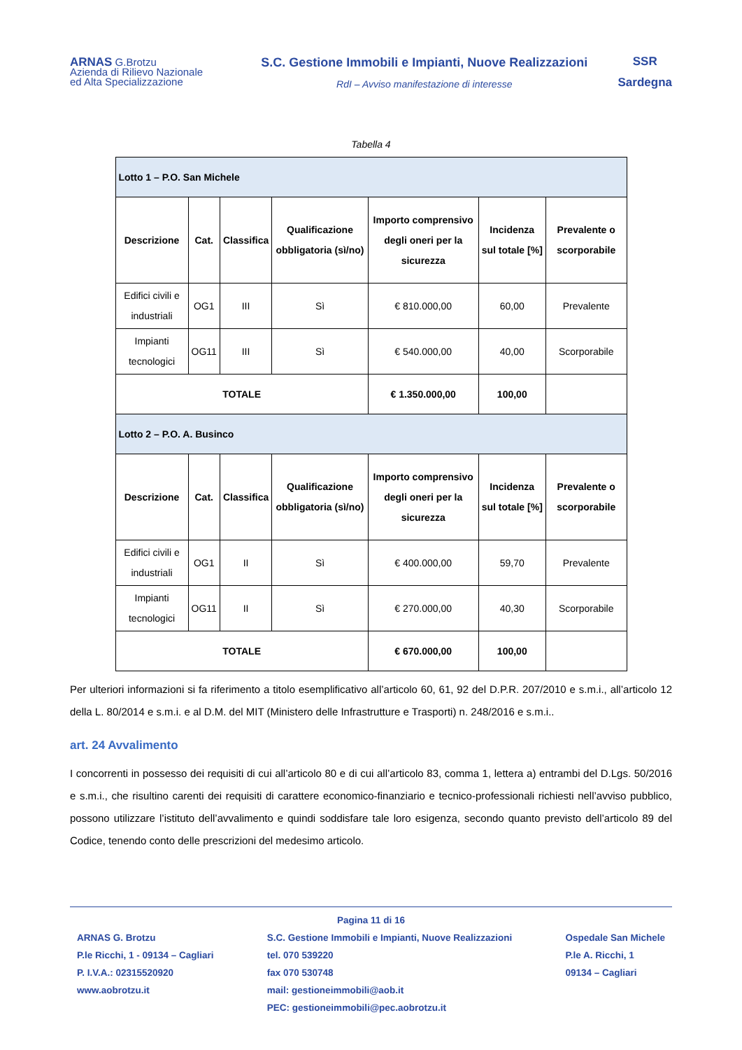ARNAS G.Brotzu
Azienda di Rilievo Nazionale
ed Alta Specializzazione
S.C. Gestione Immobili e Impianti, Nuove Realizzazioni
RdI – Avviso manifestazione di interesse
SSR
Sardegna
Tabella 4
| Lotto 1 – P.O. San Michele | | | | | | |
| Descrizione | Cat. | Classifica | Qualificazione obbligatoria (sì/no) | Importo comprensivo degli oneri per la sicurezza | Incidenza sul totale [%] | Prevalente o scorporabile |
| Edifici civili e industriali | OG1 | III | Sì | € 810.000,00 | 60,00 | Prevalente |
| Impianti tecnologici | OG11 | III | Sì | € 540.000,00 | 40,00 | Scorporabile |
| TOTALE | | | | € 1.350.000,00 | 100,00 | |
| Lotto 2 – P.O. A. Businco | | | | | | |
| Descrizione | Cat. | Classifica | Qualificazione obbligatoria (sì/no) | Importo comprensivo degli oneri per la sicurezza | Incidenza sul totale [%] | Prevalente o scorporabile |
| Edifici civili e industriali | OG1 | II | Sì | € 400.000,00 | 59,70 | Prevalente |
| Impianti tecnologici | OG11 | II | Sì | € 270.000,00 | 40,30 | Scorporabile |
| TOTALE | | | | € 670.000,00 | 100,00 | |
Per ulteriori informazioni si fa riferimento a titolo esemplificativo all’articolo 60, 61, 92 del D.P.R. 207/2010 e s.m.i., all’articolo 12 della L. 80/2014 e s.m.i. e al D.M. del MIT (Ministero delle Infrastrutture e Trasporti) n. 248/2016 e s.m.i..
art. 24 Avvalimento
I concorrenti in possesso dei requisiti di cui all’articolo 80 e di cui all’articolo 83, comma 1, lettera a) entrambi del D.Lgs. 50/2016 e s.m.i., che risultino carenti dei requisiti di carattere economico-finanziario e tecnico-professionali richiesti nell’avviso pubblico, possono utilizzare l’istituto dell’avvalimento e quindi soddisfare tale loro esigenza, secondo quanto previsto dell’articolo 89 del Codice, tenendo conto delle prescrizioni del medesimo articolo.
Pagina 11 di 16
ARNAS G. Brotzu
P.le Ricchi, 1 - 09134 – Cagliari
P. I.V.A.: 02315520920
www.aobrotzu.it
S.C. Gestione Immobili e Impianti, Nuove Realizzazioni
tel. 070 539220
fax 070 530748
mail: gestioneimmobili@aob.it
PEC: gestioneimmobili@pec.aobrotzu.it
Ospedale San Michele
P.le A. Ricchi, 1
09134 – Cagliari